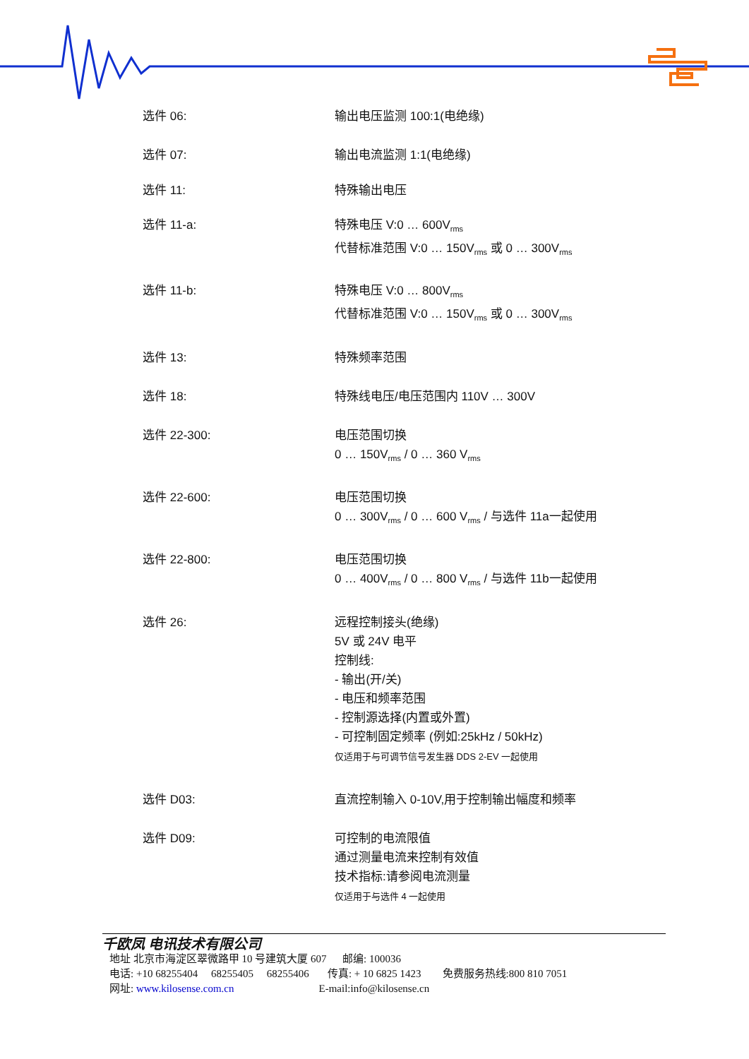选件 06: 输出电压监测 100:1(电绝缘)
选件 07: 输出电流监测 1:1(电绝缘)
选件 11: 特殊输出电压
选件 11-a: 特殊电压 V:0 … 600V<sub>rms</sub>
代替标准范围 V:0 … 150V<sub>rms</sub> 或 0 … 300V<sub>rms</sub>
选件 11-b: 特殊电压 V:0 … 800V<sub>rms</sub>
代替标准范围 V:0 … 150V<sub>rms</sub> 或 0 … 300V<sub>rms</sub>
选件 13: 特殊频率范围
选件 18: 特殊线电压/电压范围内 110V … 300V
选件 22-300: 电压范围切换
0 … 150V<sub>rms</sub> / 0 … 360 V<sub>rms</sub>
选件 22-600: 电压范围切换
0 … 300V<sub>rms</sub> / 0 … 600 V<sub>rms</sub> / 与选件 11a一起使用
选件 22-800: 电压范围切换
0 … 400V<sub>rms</sub> / 0 … 800 V<sub>rms</sub> / 与选件 11b一起使用
选件 26: 远程控制接头(绝缘)
5V 或 24V 电平
控制线:
- 输出(开/关)
- 电压和频率范围
- 控制源选择(内置或外置)
- 可控制固定频率 (例如:25kHz / 50kHz)
仅适用于与可调节信号发生器 DDS 2-EV 一起使用
选件 D03: 直流控制输入 0-10V,用于控制输出幅度和频率
选件 D09: 可控制的电流限值
通过测量电流来控制有效值
技术指标:请参阅电流测量
仅适用于与选件 4 一起使用
千欧凤 电讯技术有限公司
地址 北京市海淀区翠微路甲 10 号建筑大厦 607 邮编: 100036
电话: +10 68255404 68255405 68255406 传真: + 10 6825 1423 免费服务热线:800 810 7051
网址: www.kilosense.com.cn E-mail:info@kilosense.cn